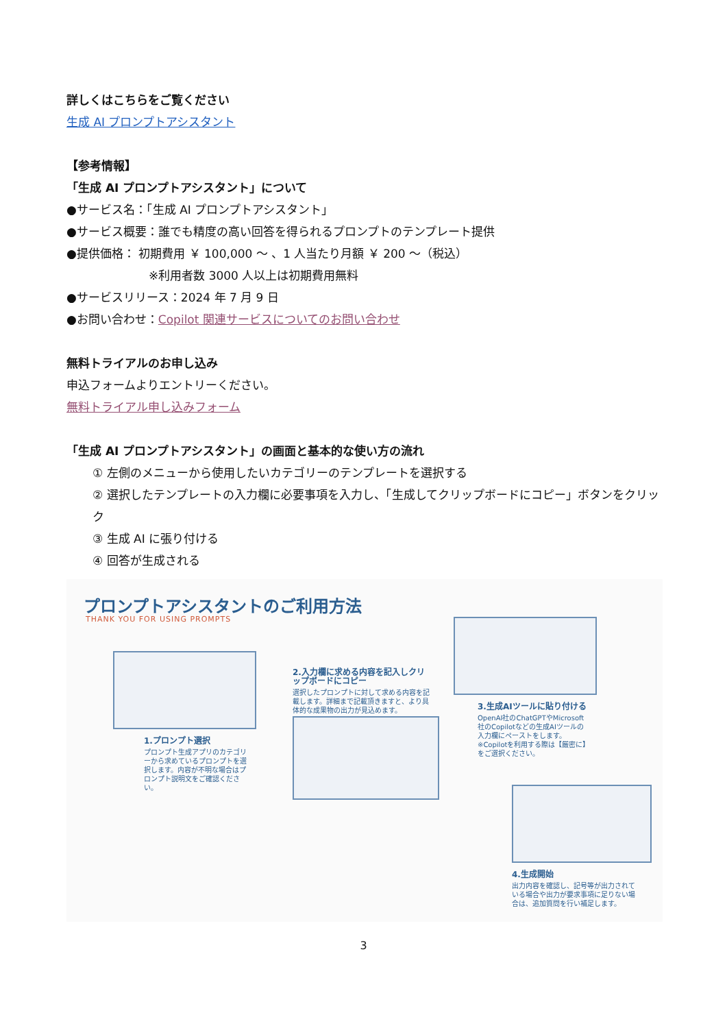詳しくはこちらをご覧ください
生成 AI プロンプトアシスタント
【参考情報】
「生成 AI プロンプトアシスタント」について
●サービス名：「生成 AI プロンプトアシスタント」
●サービス概要：誰でも精度の高い回答を得られるプロンプトのテンプレート提供
●提供価格： 初期費用 ￥ 100,000 ～ 、1 人当たり月額 ￥ 200 ～（税込）
※利用者数 3000 人以上は初期費用無料
●サービスリリース：2024 年 7 月 9 日
●お問い合わせ：Copilot 関連サービスについてのお問い合わせ
無料トライアルのお申し込み
申込フォームよりエントリーください。
無料トライアル申し込みフォーム
「生成 AI プロンプトアシスタント」の画面と基本的な使い方の流れ
① 左側のメニューから使用したいカテゴリーのテンプレートを選択する
② 選択したテンプレートの入力欄に必要事項を入力し、「生成してクリップボードにコピー」ボタンをクリック
③ 生成 AI に張り付ける
④ 回答が生成される
プロンプトアシスタントのご利用方法
THANK YOU FOR USING PROMPTS
1.プロンプト選択
プロンプト生成アプリのカテゴリーから求めているプロンプトを選択します。内容が不明な場合はプロンプト説明文をご確認ください。
2.入力欄に求める内容を記入しクリップボードにコピー
選択したプロンプトに対して求める内容を記載します。詳細まで記載頂きますと、より具体的な成果物の出力が見込めます。
3.生成AIツールに貼り付ける
OpenAI社のChatGPTやMicrosoft社のCopilotなどの生成AIツールの入力欄にペーストをします。※Copilotを利用する際は【厳密に】をご選択ください。
4.生成開始
出力内容を確認し、記号等が出力されている場合や出力が要求事項に足りない場合は、追加質問を行い補足します。
3